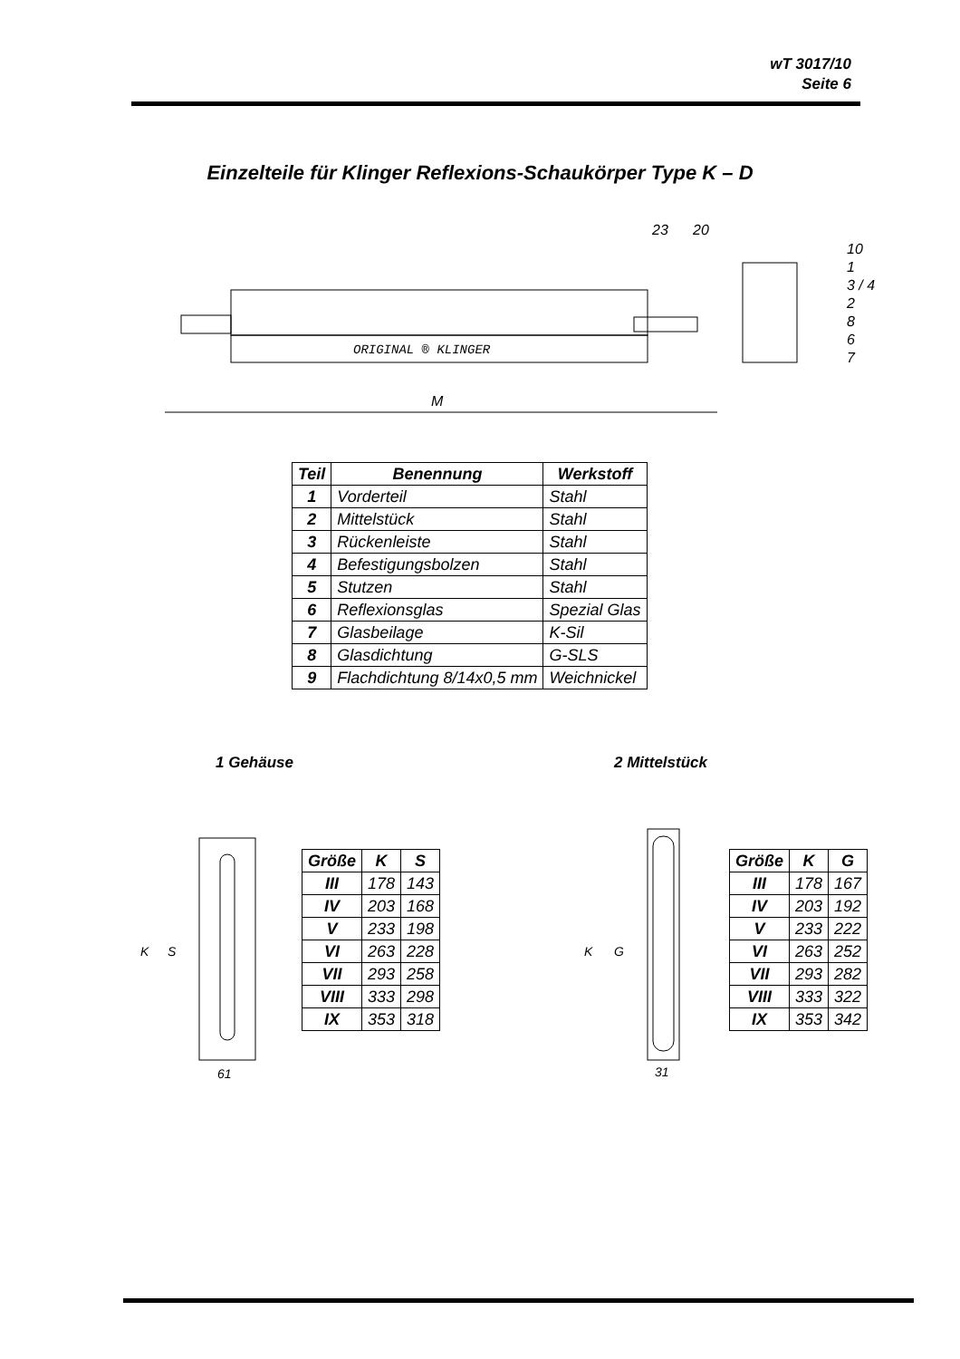wT 3017/10
Seite 6
Einzelteile für Klinger Reflexions-Schaukörper Type K – D
23
20
ORIGINAL ® KLINGER
10
1
3 / 4
2
8
6
7
M
| Teil | Benennung | Werkstoff |
| --- | --- | --- |
| 1 | Vorderteil | Stahl |
| 2 | Mittelstück | Stahl |
| 3 | Rückenleiste | Stahl |
| 4 | Befestigungsbolzen | Stahl |
| 5 | Stutzen | Stahl |
| 6 | Reflexionsglas | Spezial Glas |
| 7 | Glasbeilage | K-Sil |
| 8 | Glasdichtung | G-SLS |
| 9 | Flachdichtung 8/14x0,5 mm | Weichnickel |
1 Gehäuse 2 Mittelstück
K
S
61
| Größe | K | S |
| --- | --- | --- |
| III | 178 | 143 |
| IV | 203 | 168 |
| V | 233 | 198 |
| VI | 263 | 228 |
| VII | 293 | 258 |
| VIII | 333 | 298 |
| IX | 353 | 318 |
K
G
31
| Größe | K | G |
| --- | --- | --- |
| III | 178 | 167 |
| IV | 203 | 192 |
| V | 233 | 222 |
| VI | 263 | 252 |
| VII | 293 | 282 |
| VIII | 333 | 322 |
| IX | 353 | 342 |